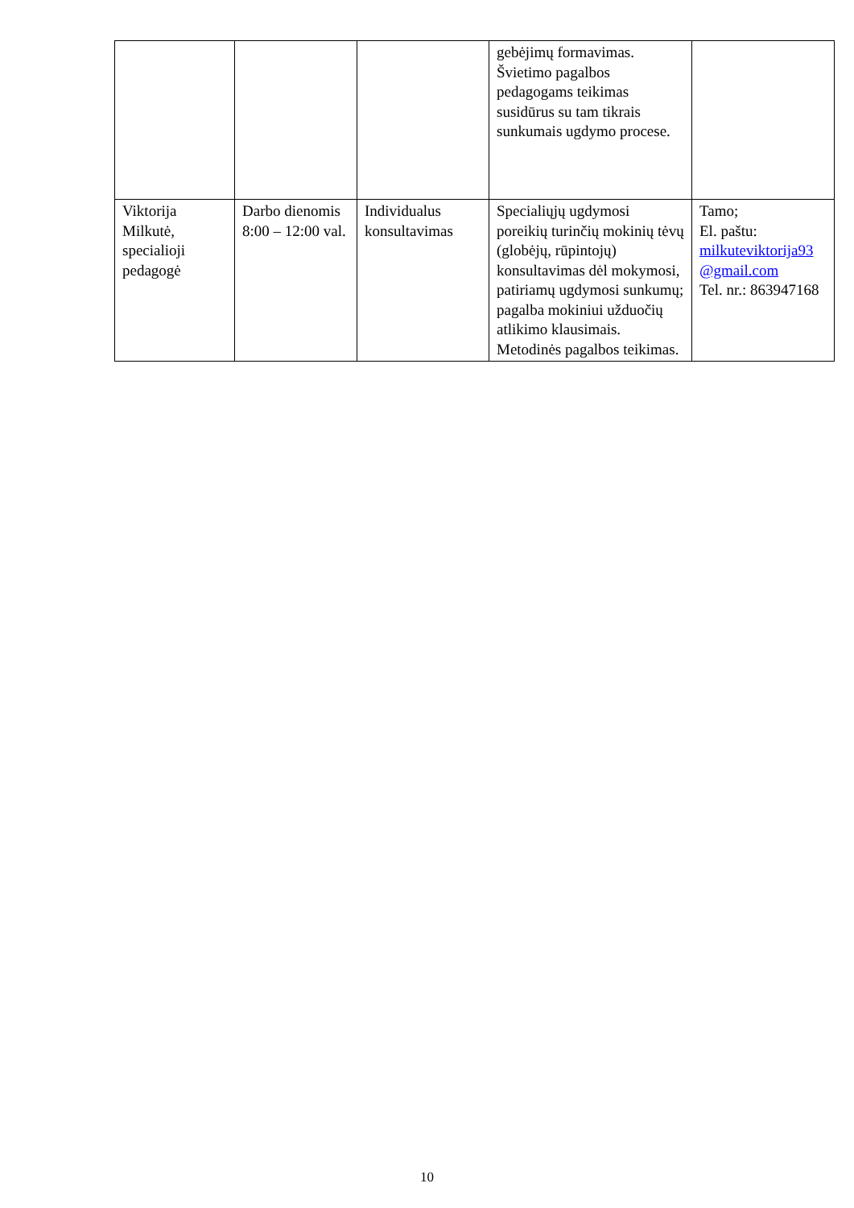| | | | gebėjimų formavimas. Švietimo pagalbos pedagogams teikimas susidūrus su tam tikrais sunkumais ugdymo procese. | |
| Viktorija Milkutė, specialioji pedagogė | Darbo dienomis 8:00 – 12:00 val. | Individualus konsultavimas | Specialiųjų ugdymosi poreikių turinčių mokinių tėvų (globėjų, rūpintojų) konsultavimas dėl mokymosi, patiriamų ugdymosi sunkumų; pagalba mokiniui užduočių atlikimo klausimais. Metodinės pagalbos teikimas. | Tamo; El. paštu: milkuteviktorija93 @gmail.com Tel. nr.: 863947168 |
10